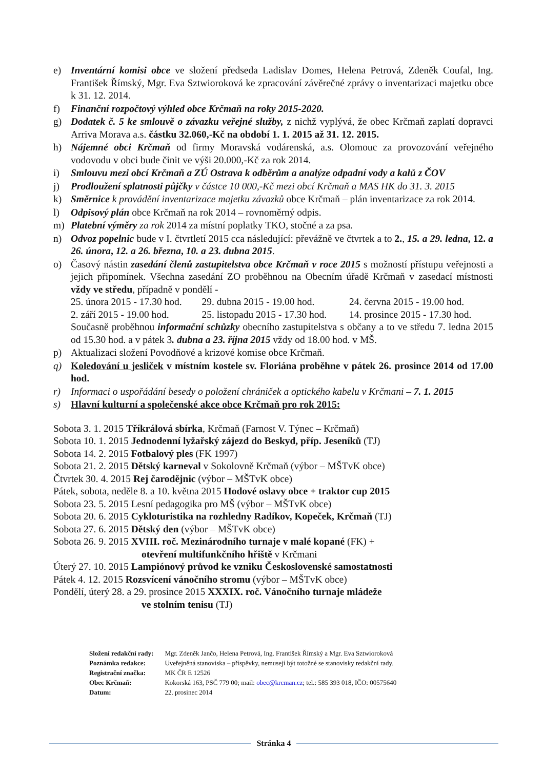e) Inventární komisi obce ve složení předseda Ladislav Domes, Helena Petrová, Zdeněk Coufal, Ing. František Římský, Mgr. Eva Sztwioroková ke zpracování závěrečné zprávy o inventarizaci majetku obce k 31. 12. 2014.
f) Finanční rozpočtový výhled obce Krčmaň na roky 2015-2020.
g) Dodatek č. 5 ke smlouvě o závazku veřejné služby, z nichž vyplývá, že obec Krčmaň zaplatí dopravci Arriva Morava a.s. částku 32.060,-Kč na období 1. 1. 2015 až 31. 12. 2015.
h) Nájemné obci Krčmaň od firmy Moravská vodárenská, a.s. Olomouc za provozování veřejného vodovodu v obci bude činit ve výši 20.000,-Kč za rok 2014.
i) Smlouvu mezi obcí Krčmaň a ZÚ Ostrava k odběrům a analýze odpadní vody a kalů z ČOV
j) Prodloužení splatnosti půjčky v částce 10 000,-Kč mezi obcí Krčmaň a MAS HK do 31. 3. 2015
k) Směrnice k provádění inventarizace majetku závazků obce Krčmaň – plán inventarizace za rok 2014.
l) Odpisový plán obce Krčmaň na rok 2014 – rovnoměrný odpis.
m) Platební výměry za rok 2014 za místní poplatky TKO, stočné a za psa.
n) Odvoz popelnic bude v I. čtvrtletí 2015 cca následující: převážně ve čtvrtek a to 2., 15. a 29. ledna, 12. a 26. února, 12. a 26. března, 10. a 23. dubna 2015.
o) Časový nástin zasedání členů zastupitelstva obce Krčmaň v roce 2015 s možností přístupu veřejnosti a jejich připomínek. Všechna zasedání ZO proběhnou na Obecním úřadě Krčmaň v zasedací místnosti vždy ve středu, případně v pondělí -
| 25. února 2015 - 17.30 hod. | 29. dubna 2015 - 19.00 hod. | 24. června 2015 - 19.00 hod. |
| 2. září 2015 - 19.00 hod. | 25. listopadu 2015 - 17.30 hod. | 14. prosince 2015 - 17.30 hod. |
Současně proběhnou informační schůzky obecního zastupitelstva s občany a to ve středu 7. ledna 2015 od 15.30 hod. a v pátek 3. dubna a 23. října 2015 vždy od 18.00 hod. v MŠ.
p) Aktualizaci složení Povodňové a krizové komise obce Krčmaň.
q) Koledování u jesliček v místním kostele sv. Floriána proběhne v pátek 26. prosince 2014 od 17.00 hod.
r) Informaci o uspořádání besedy o položení chrániček a optického kabelu v Krčmani – 7. 1. 2015
s) Hlavní kulturní a společenské akce obce Krčmaň pro rok 2015:
Sobota 3. 1. 2015 Tříkrálová sbírka, Krčmaň (Farnost V. Týnec – Krčmaň)
Sobota 10. 1. 2015 Jednodenní lyžařský zájezd do Beskyd, příp. Jeseníků (TJ)
Sobota 14. 2. 2015 Fotbalový ples (FK 1997)
Sobota 21. 2. 2015 Dětský karneval v Sokolovně Krčmaň (výbor – MŠTvK obce)
Čtvrtek 30. 4. 2015 Rej čarodějnic (výbor – MŠTvK obce)
Pátek, sobota, neděle 8. a 10. května 2015 Hodové oslavy obce + traktor cup 2015
Sobota 23. 5. 2015 Lesní pedagogika pro MŠ (výbor – MŠTvK obce)
Sobota 20. 6. 2015 Cykloturistika na rozhledny Radíkov, Kopeček, Krčmaň (TJ)
Sobota 27. 6. 2015 Dětský den (výbor – MŠTvK obce)
Sobota 26. 9. 2015 XVIII. roč. Mezinárodního turnaje v malé kopané (FK) +
otevření multifunkčního hřiště v Krčmani
Úterý 27. 10. 2015 Lampiónový průvod ke vzniku Československé samostatnosti
Pátek 4. 12. 2015 Rozsvícení vánočního stromu (výbor – MŠTvK obce)
Pondělí, úterý 28. a 29. prosince 2015 XXXIX. roč. Vánočního turnaje mládeže
ve stolním tenisu (TJ)
| Složení redakční rady: | Mgr. Zdeněk Jančo, Helena Petrová, Ing. František Římský a Mgr. Eva Sztwioroková |
| Poznámka redakce: | Uveřejněná stanoviska – příspěvky, nemusejí být totožné se stanovisky redakční rady. |
| Registrační značka: | MK ČR E 12526 |
| Obec Krčmaň: | Kokorská 163, PSČ 779 00; mail: obec@krcman.cz ; tel.: 585 393 018, IČO: 00575640 |
| Datum: | 22. prosinec 2014 |
Stránka 4